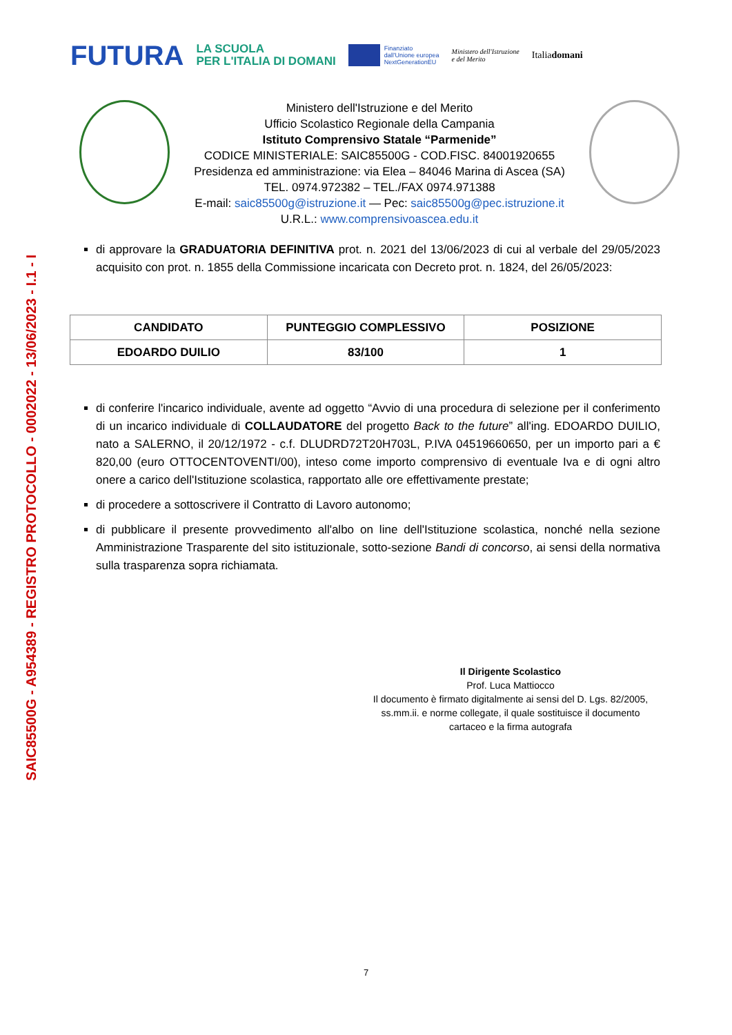SAIC85500G - A954389 - REGISTRO PROTOCOLLO - 0002022 - 13/06/2023 - I.1 - I
FUTURA
LA SCUOLA
PER L'ITALIA DI DOMANI
Finanziato
dall'Unione europea
NextGenerationEU
Ministero dell'Istruzione
e del Merito
Italiadomani
Ministero dell'Istruzione e del Merito
Ufficio Scolastico Regionale della Campania
Istituto Comprensivo Statale “Parmenide”
CODICE MINISTERIALE: SAIC85500G - COD.FISC. 84001920655
Presidenza ed amministrazione: via Elea – 84046 Marina di Ascea (SA)
TEL. 0974.972382 – TEL./FAX 0974.971388
E-mail: saic85500g@istruzione.it — Pec: saic85500g@pec.istruzione.it
U.R.L.: www.comprensivoascea.edu.it
di approvare la GRADUATORIA DEFINITIVA prot. n. 2021 del 13/06/2023 di cui al verbale del 29/05/2023 acquisito con prot. n. 1855 della Commissione incaricata con Decreto prot. n. 1824, del 26/05/2023:
| CANDIDATO | PUNTEGGIO COMPLESSIVO | POSIZIONE |
| --- | --- | --- |
| EDOARDO DUILIO | 83/100 | 1 |
di conferire l'incarico individuale, avente ad oggetto “Avvio di una procedura di selezione per il conferimento di un incarico individuale di COLLAUDATORE del progetto Back to the future” all'ing. EDOARDO DUILIO, nato a SALERNO, il 20/12/1972 - c.f. DLUDRD72T20H703L, P.IVA 04519660650, per un importo pari a € 820,00 (euro OTTOCENTOVENTI/00), inteso come importo comprensivo di eventuale Iva e di ogni altro onere a carico dell'Istituzione scolastica, rapportato alle ore effettivamente prestate;
di procedere a sottoscrivere il Contratto di Lavoro autonomo;
di pubblicare il presente provvedimento all'albo on line dell'Istituzione scolastica, nonché nella sezione Amministrazione Trasparente del sito istituzionale, sotto-sezione Bandi di concorso, ai sensi della normativa sulla trasparenza sopra richiamata.
Il Dirigente Scolastico
Prof. Luca Mattiocco
Il documento è firmato digitalmente ai sensi del D. Lgs. 82/2005, ss.mm.ii. e norme collegate, il quale sostituisce il documento cartaceo e la firma autografa
7